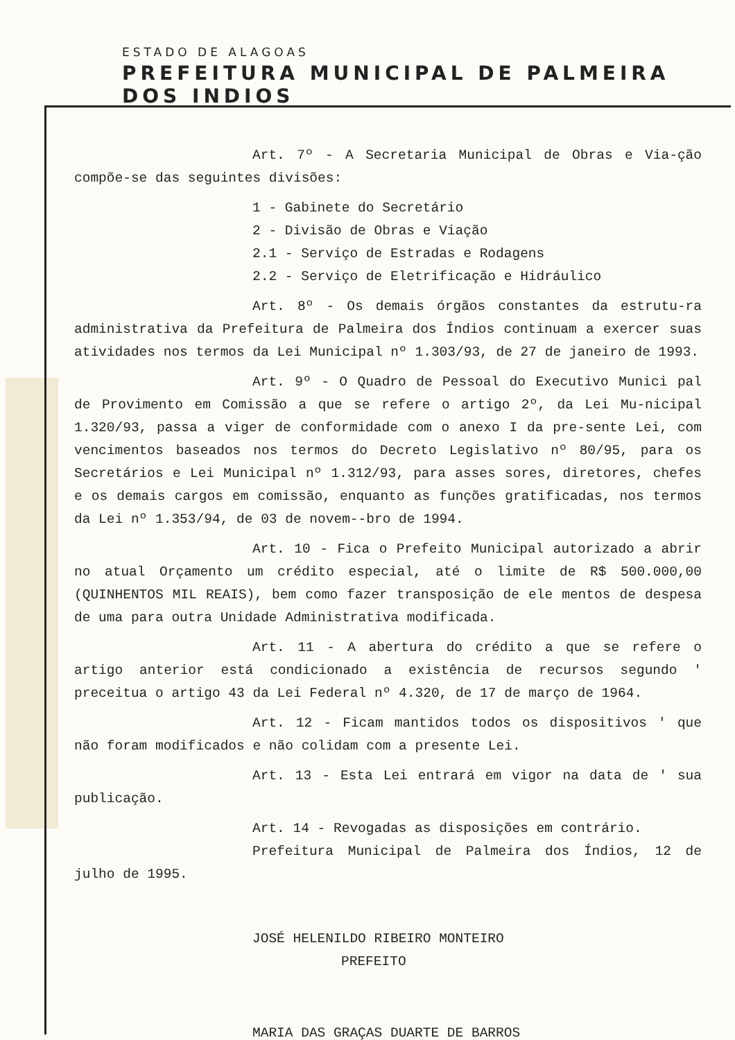ESTADO DE ALAGOAS
PREFEITURA MUNICIPAL DE PALMEIRA DOS INDIOS
Art. 7º - A Secretaria Municipal de Obras e Via-ção compõe-se das seguintes divisões:
1 - Gabinete do Secretário
2 - Divisão de Obras e Viação
2.1 - Serviço de Estradas e Rodagens
2.2 - Serviço de Eletrificação e Hidráulico
Art. 8º - Os demais órgãos constantes da estrutu-ra administrativa da Prefeitura de Palmeira dos Índios continuam a exercer suas atividades nos termos da Lei Municipal nº 1.303/93, de 27 de janeiro de 1993.
Art. 9º - O Quadro de Pessoal do Executivo Munici pal de Provimento em Comissão a que se refere o artigo 2º, da Lei Mu-nicipal 1.320/93, passa a viger de conformidade com o anexo I da pre-sente Lei, com vencimentos baseados nos termos do Decreto Legislativo nº 80/95, para os Secretários e Lei Municipal nº 1.312/93, para asses sores, diretores, chefes e os demais cargos em comissão, enquanto as funções gratificadas, nos termos da Lei nº 1.353/94, de 03 de novem--bro de 1994.
Art. 10 - Fica o Prefeito Municipal autorizado a abrir no atual Orçamento um crédito especial, até o limite de R$ 500.000,00 (QUINHENTOS MIL REAIS), bem como fazer transposição de ele mentos de despesa de uma para outra Unidade Administrativa modificada.
Art. 11 - A abertura do crédito a que se refere o artigo anterior está condicionado a existência de recursos segundo ' preceitua o artigo 43 da Lei Federal nº 4.320, de 17 de março de 1964.
Art. 12 - Ficam mantidos todos os dispositivos ' que não foram modificados e não colidam com a presente Lei.
Art. 13 - Esta Lei entrará em vigor na data de ' sua publicação.
Art. 14 - Revogadas as disposições em contrário.
Prefeitura Municipal de Palmeira dos Índios, 12 de julho de 1995.
JOSÉ HELENILDO RIBEIRO MONTEIRO
PREFEITO
MARIA DAS GRAÇAS DUARTE DE BARROS